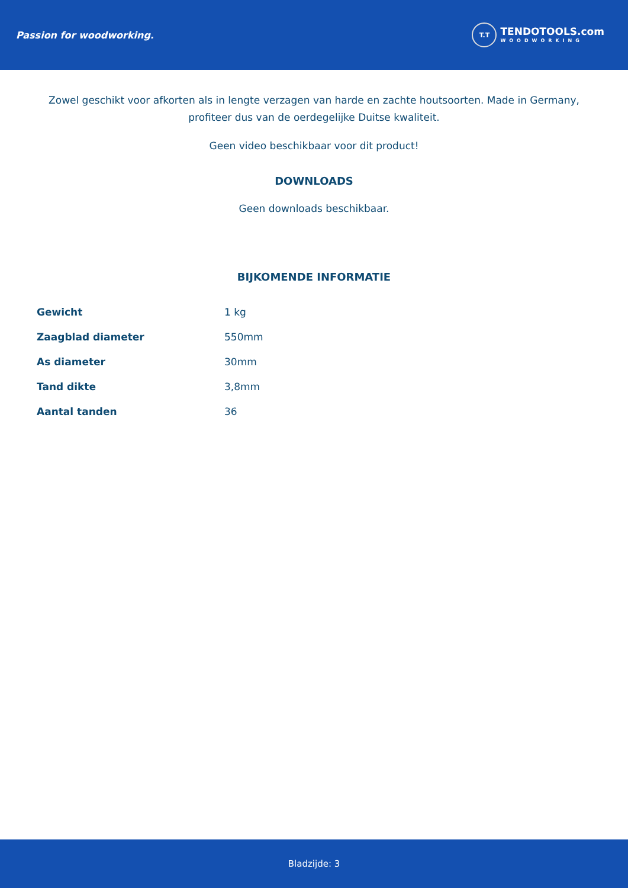Passion for woodworking.
T.T
TENDOTOOLS.com
WOODWORKING
Zowel geschikt voor afkorten als in lengte verzagen van harde en zachte houtsoorten. Made in Germany,
profiteer dus van de oerdegelijke Duitse kwaliteit.
Geen video beschikbaar voor dit product!
DOWNLOADS
Geen downloads beschikbaar.
BIJKOMENDE INFORMATIE
| Gewicht | 1 kg |
| Zaagblad diameter | 550mm |
| As diameter | 30mm |
| Tand dikte | 3,8mm |
| Aantal tanden | 36 |
Bladzijde: 3